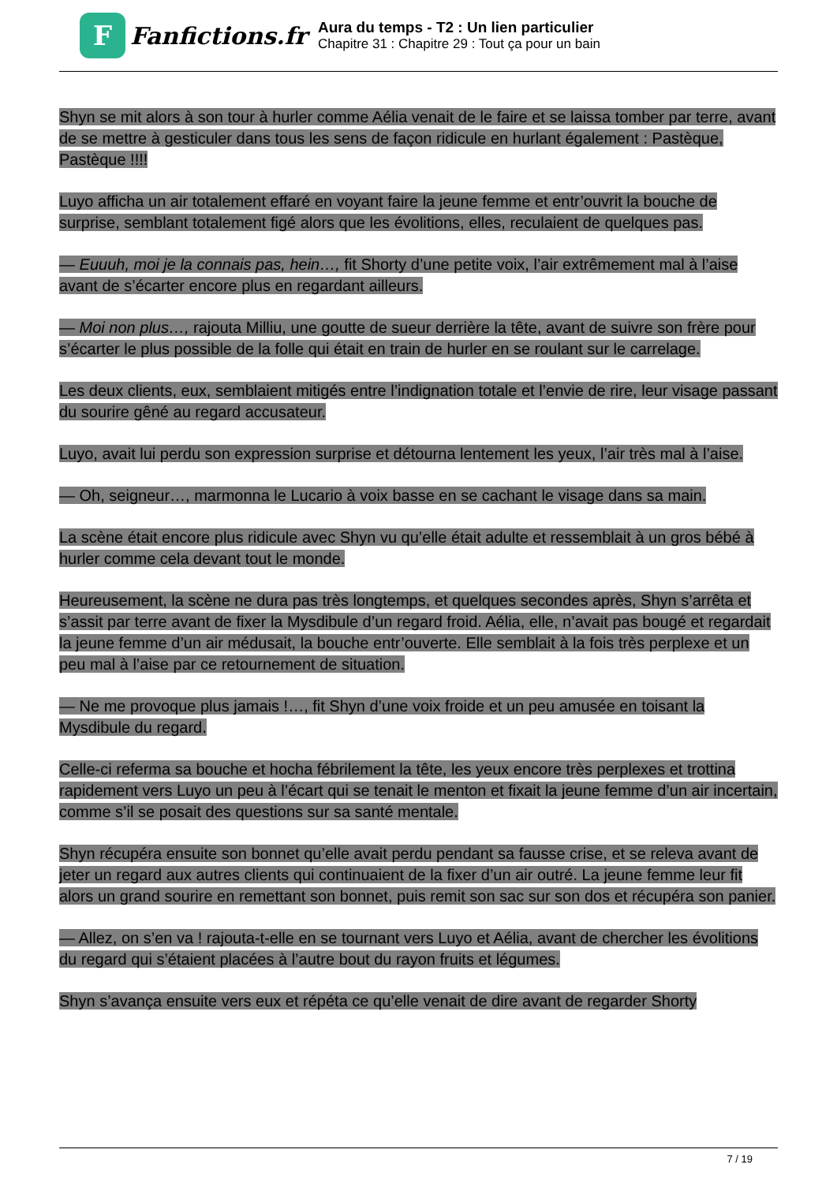F
Fanfictions.fr
Aura du temps - T2 : Un lien particulier
Chapitre 31 : Chapitre 29 : Tout ça pour un bain
Shyn se mit alors à son tour à hurler comme Aélia venait de le faire et se laissa tomber par terre, avant de se mettre à gesticuler dans tous les sens de façon ridicule en hurlant également : Pastèque, Pastèque !!!!
Luyo afficha un air totalement effaré en voyant faire la jeune femme et entr’ouvrit la bouche de surprise, semblant totalement figé alors que les évolitions, elles, reculaient de quelques pas.
— Euuuh, moi je la connais pas, hein…, fit Shorty d’une petite voix, l’air extrêmement mal à l’aise avant de s’écarter encore plus en regardant ailleurs.
— Moi non plus…, rajouta Milliu, une goutte de sueur derrière la tête, avant de suivre son frère pour s’écarter le plus possible de la folle qui était en train de hurler en se roulant sur le carrelage.
Les deux clients, eux, semblaient mitigés entre l’indignation totale et l’envie de rire, leur visage passant du sourire gêné au regard accusateur.
Luyo, avait lui perdu son expression surprise et détourna lentement les yeux, l’air très mal à l’aise.
— Oh, seigneur…, marmonna le Lucario à voix basse en se cachant le visage dans sa main.
La scène était encore plus ridicule avec Shyn vu qu’elle était adulte et ressemblait à un gros bébé à hurler comme cela devant tout le monde.
Heureusement, la scène ne dura pas très longtemps, et quelques secondes après, Shyn s’arrêta et s’assit par terre avant de fixer la Mysdibule d’un regard froid. Aélia, elle, n’avait pas bougé et regardait la jeune femme d’un air médusait, la bouche entr’ouverte. Elle semblait à la fois très perplexe et un peu mal à l’aise par ce retournement de situation.
— Ne me provoque plus jamais !…, fit Shyn d’une voix froide et un peu amusée en toisant la Mysdibule du regard.
Celle-ci referma sa bouche et hocha fébrilement la tête, les yeux encore très perplexes et trottina rapidement vers Luyo un peu à l’écart qui se tenait le menton et fixait la jeune femme d’un air incertain, comme s’il se posait des questions sur sa santé mentale.
Shyn récupéra ensuite son bonnet qu’elle avait perdu pendant sa fausse crise, et se releva avant de jeter un regard aux autres clients qui continuaient de la fixer d’un air outré. La jeune femme leur fit alors un grand sourire en remettant son bonnet, puis remit son sac sur son dos et récupéra son panier.
— Allez, on s’en va ! rajouta-t-elle en se tournant vers Luyo et Aélia, avant de chercher les évolitions du regard qui s’étaient placées à l’autre bout du rayon fruits et légumes.
Shyn s’avança ensuite vers eux et répéta ce qu’elle venait de dire avant de regarder Shorty
7 / 19